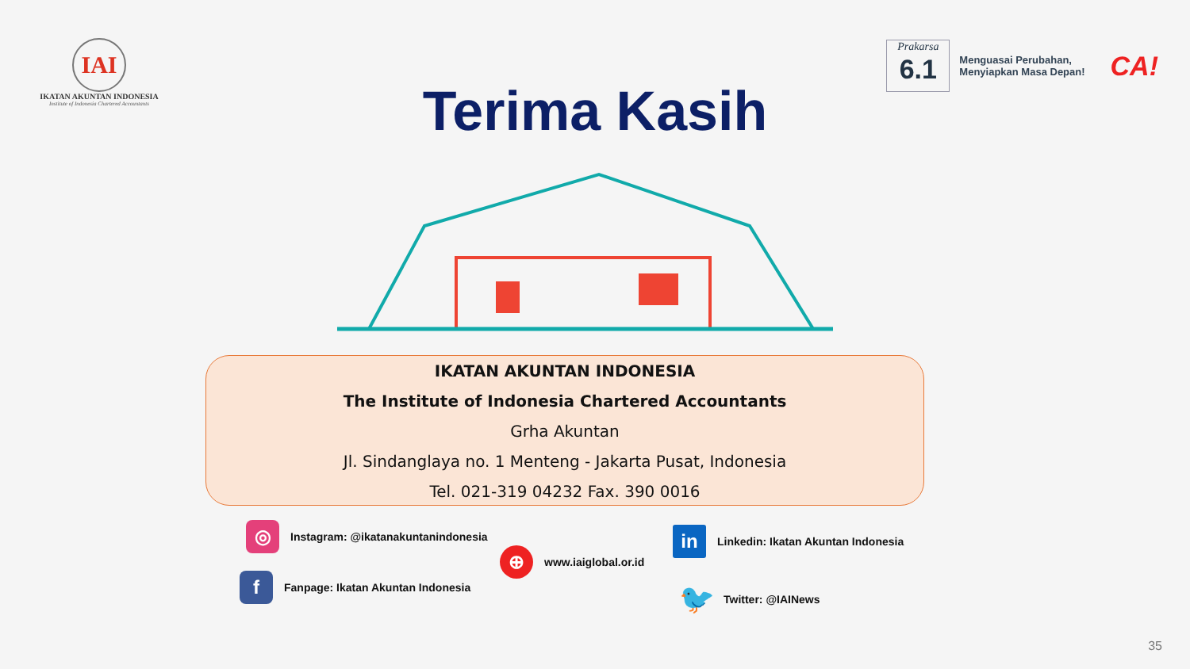IAI
IKATAN AKUNTAN INDONESIA
Institute of Indonesia Chartered Accountants
Prakarsa
6.1
Menguasai Perubahan,
Menyiapkan Masa Depan!
CA!
Terima Kasih
IKATAN AKUNTAN INDONESIA
The Institute of Indonesia Chartered Accountants
Grha Akuntan
Jl. Sindanglaya no. 1 Menteng - Jakarta Pusat, Indonesia
Tel. 021-319 04232 Fax. 390 0016
◎
Instagram: @ikatanakuntanindonesia
f
Fanpage: Ikatan Akuntan Indonesia
⊕
www.iaiglobal.or.id
in
Linkedin: Ikatan Akuntan Indonesia
🐦
Twitter: @IAINews
35